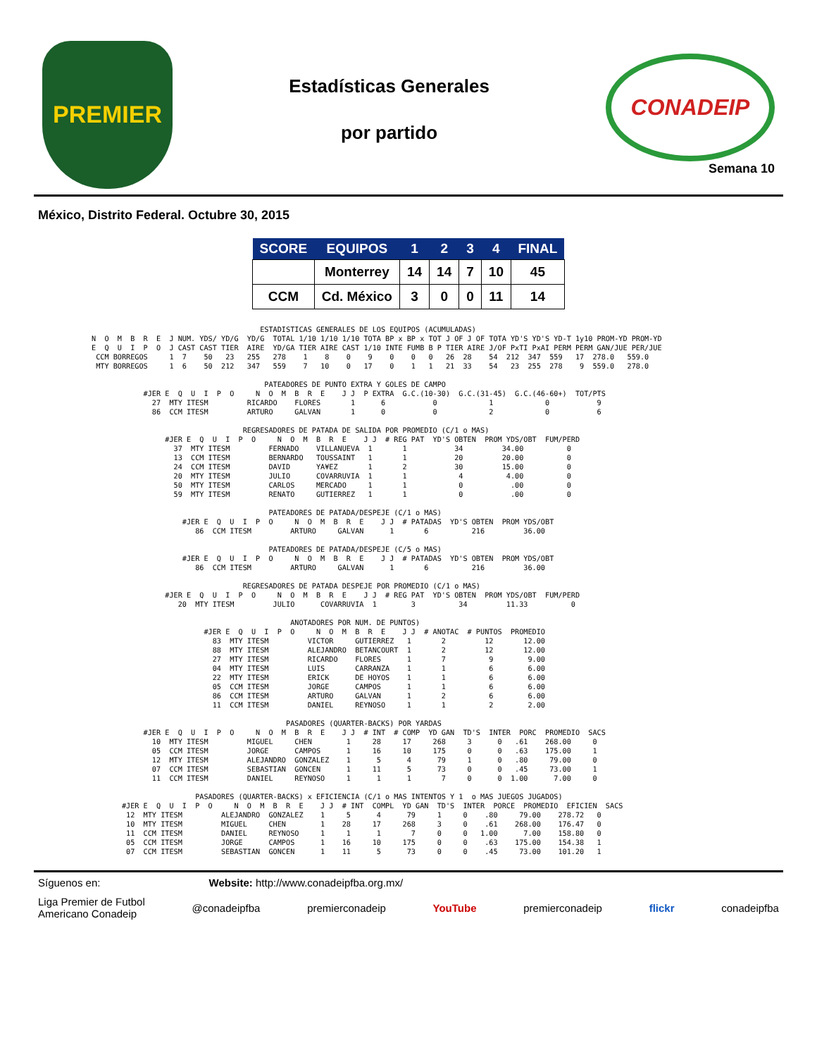PREMIER
Estadísticas Generales
por partido
CONADEIP
Semana 10
México, Distrito Federal. Octubre 30, 2015
| SCORE | EQUIPOS | 1 | 2 | 3 | 4 | FINAL |
| --- | --- | --- | --- | --- | --- | --- |
| | Monterrey | 14 | 14 | 7 | 10 | 45 |
| CCM | Cd. México | 3 | 0 | 0 | 11 | 14 |
                                       ESTADISTICAS GENERALES DE LOS EQUIPOS (ACUMULADAS)
N  O  M  B  R  E  J NUM. YDS/ YD/G  YD/G  TOTAL 1/10 1/10 1/10 TOTA BP x BP x TOT J OF J OF TOTA YD'S YD'S YD-T 1y10 PROM-YD PROM-YD
E  Q  U  I  P  O  J CAST CAST TIER  AIRE  YD/GA TIER AIRE CAST 1/10 INTE FUMB B P TIER AIRE J/OF PxTI PxAI PERM PERM GAN/JUE PER/JUE
 CCM BORREGOS     1  7    50   23   255   278    1    8    0    9    0    0   0   26  28    54  212  347  559   17  278.0   559.0
 MTY BORREGOS     1  6    50  212   347   559    7   10    0   17    0    1   1   21  33    54   23  255  278    9  559.0   278.0

                                        PATEADORES DE PUNTO EXTRA Y GOLES DE CAMPO
            #JER E  Q  U  I  P  O     N  O  M  B  R  E    J J  P EXTRA  G.C.(10-30)  G.C.(31-45)  G.C.(46-60+)  TOT/PTS
              27  MTY ITESM         RICARDO    FLORES       1      6           0            1            0           9
              86  CCM ITESM         ARTURO     GALVAN       1      0           0            2            0           6

                                   REGRESADORES DE PATADA DE SALIDA POR PROMEDIO (C/1 o MAS)
                 #JER E  Q  U  I  P  O     N  O  M  B  R  E    J J  # REG PAT  YD'S OBTEN  PROM YDS/OBT  FUM/PERD
                   37  MTY ITESM         FERNADO    VILLANUEVA  1       1           34         34.00          0
                   13  CCM ITESM         BERNARDO   TOUSSAINT   1       1           20         20.00          0
                   24  CCM ITESM         DAVID      YA¥EZ       1       2           30         15.00          0
                   20  MTY ITESM         JULIO      COVARRUVIA  1       1            4          4.00          0
                   50  MTY ITESM         CARLOS     MERCADO     1       1            0           .00          0
                   59  MTY ITESM         RENATO     GUTIERREZ   1       1            0           .00          0

                                         PATEADORES DE PATADA/DESPEJE (C/1 o MAS)
                     #JER E  Q  U  I  P  O     N  O  M  B  R  E    J J  # PATADAS  YD'S OBTEN  PROM YDS/OBT
                        86  CCM ITESM         ARTURO     GALVAN      1       6          216         36.00

                                         PATEADORES DE PATADA/DESPEJE (C/5 o MAS)
                     #JER E  Q  U  I  P  O     N  O  M  B  R  E    J J  # PATADAS  YD'S OBTEN  PROM YDS/OBT
                        86  CCM ITESM         ARTURO     GALVAN      1       6          216         36.00

                                   REGRESADORES DE PATADA DESPEJE POR PROMEDIO (C/1 o MAS)
                 #JER E  Q  U  I  P  O     N  O  M  B  R  E    J J  # REG PAT  YD'S OBTEN  PROM YDS/OBT  FUM/PERD
                    20  MTY ITESM         JULIO      COVARRUVIA  1        3          34         11.33          0

                                              ANOTADORES POR NUM. DE PUNTOS)
                          #JER E  Q  U  I  P  O     N  O  M  B  R  E    J J  # ANOTAC  # PUNTOS  PROMEDIO
                            83  MTY ITESM         VICTOR     GUTIERREZ   1       2         12       12.00
                            88  MTY ITESM         ALEJANDRO  BETANCOURT  1       2         12       12.00
                            27  MTY ITESM         RICARDO    FLORES      1       7          9        9.00
                            04  MTY ITESM         LUIS       CARRANZA    1       1          6        6.00
                            22  MTY ITESM         ERICK      DE HOYOS    1       1          6        6.00
                            05  CCM ITESM         JORGE      CAMPOS      1       1          6        6.00
                            86  CCM ITESM         ARTURO     GALVAN      1       2          6        6.00
                            11  CCM ITESM         DANIEL     REYNOSO     1       1          2        2.00

                                             PASADORES (QUARTER-BACKS) POR YARDAS
            #JER E  Q  U  I  P  O     N  O  M  B  R  E    J J  # INT  # COMP  YD GAN  TD'S  INTER  PORC  PROMEDIO  SACS
              10  MTY ITESM         MIGUEL     CHEN        1     28     17     268     3      0   .61    268.00     0
              05  CCM ITESM         JORGE      CAMPOS      1     16     10     175     0      0   .63    175.00     1
              12  MTY ITESM         ALEJANDRO  GONZALEZ    1      5      4      79     1      0   .80     79.00     0
              07  CCM ITESM         SEBASTIAN  GONCEN      1     11      5      73     0      0   .45     73.00     1
              11  CCM ITESM         DANIEL     REYNOSO     1      1      1       7     0      0  1.00      7.00     0

                        PASADORES (QUARTER-BACKS) x EFICIENCIA (C/1 o MAS INTENTOS Y 1  o MAS JUEGOS JUGADOS)
       #JER E  Q  U  I  P  O     N  O  M  B  R  E    J J  # INT  COMPL  YD GAN  TD'S  INTER  PORCE  PROMEDIO  EFICIEN  SACS
        12  MTY ITESM         ALEJANDRO  GONZALEZ    1     5      4      79     1     0    .80     79.00    278.72   0
        10  MTY ITESM         MIGUEL     CHEN        1    28     17     268     3     0    .61    268.00    176.47   0
        11  CCM ITESM         DANIEL     REYNOSO     1     1      1       7     0     0   1.00      7.00    158.80   0
        05  CCM ITESM         JORGE      CAMPOS      1    16     10     175     0     0    .63    175.00    154.38   1
        07  CCM ITESM         SEBASTIAN  GONCEN      1    11      5      73     0     0    .45     73.00    101.20   1
Síguenos en: Website: http://www.conadeipfba.org.mx/
Liga Premier de Futbol
Americano Conadeip @conadeipfba premierconadeip YouTube premierconadeip flickr conadeipfba